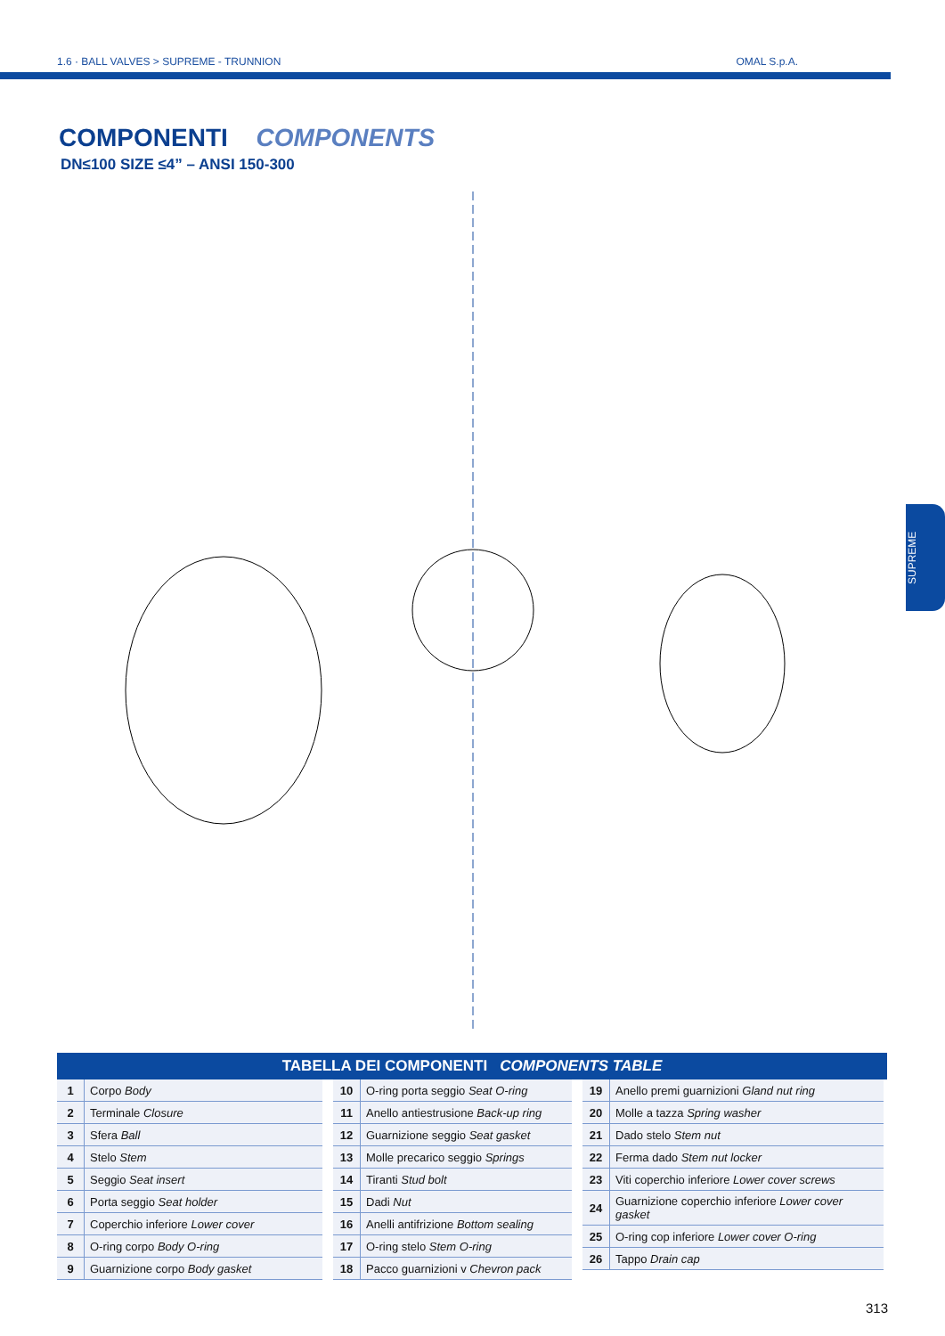1.6 · BALL VALVES > SUPREME - TRUNNION OMAL S.p.A.
COMPONENTI COMPONENTS
DN≤100 SIZE ≤4” – ANSI 150-300
SUPREME
TABELLA DEI COMPONENTI COMPONENTS TABLE
| 1 | Corpo Body |
| 2 | Terminale Closure |
| 3 | Sfera Ball |
| 4 | Stelo Stem |
| 5 | Seggio Seat insert |
| 6 | Porta seggio Seat holder |
| 7 | Coperchio inferiore Lower cover |
| 8 | O-ring corpo Body O-ring |
| 9 | Guarnizione corpo Body gasket |
| 10 | O-ring porta seggio Seat O-ring |
| 11 | Anello antiestrusione Back-up ring |
| 12 | Guarnizione seggio Seat gasket |
| 13 | Molle precarico seggio Springs |
| 14 | Tiranti Stud bolt |
| 15 | Dadi Nut |
| 16 | Anelli antifrizione Bottom sealing |
| 17 | O-ring stelo Stem O-ring |
| 18 | Pacco guarnizioni v Chevron pack |
| 19 | Anello premi guarnizioni Gland nut ring |
| 20 | Molle a tazza Spring washer |
| 21 | Dado stelo Stem nut |
| 22 | Ferma dado Stem nut locker |
| 23 | Viti coperchio inferiore Lower cover screws |
| 24 | Guarnizione coperchio inferiore Lower cover gasket |
| 25 | O-ring cop inferiore Lower cover O-ring |
| 26 | Tappo Drain cap |
313